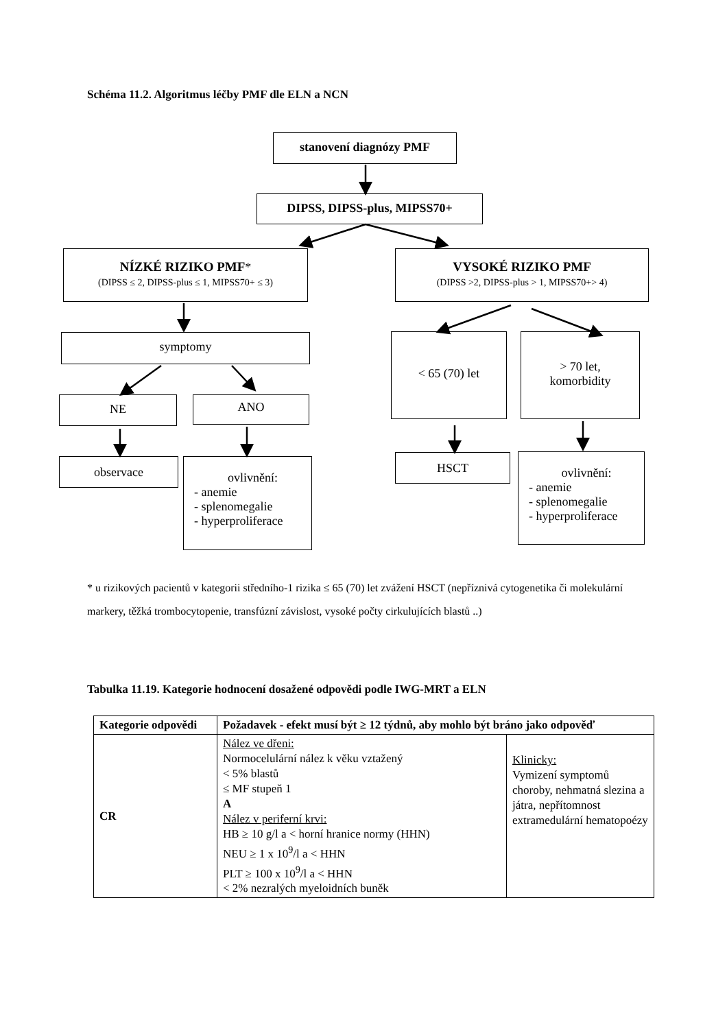Schéma 11.2. Algoritmus léčby PMF dle ELN a NCN
stanovení diagnózy PMF
DIPSS, DIPSS-plus, MIPSS70+
NÍZKÉ RIZIKO PMF*
(DIPSS ≤ 2, DIPSS-plus ≤ 1, MIPSS70+ ≤ 3)
VYSOKÉ RIZIKO PMF
(DIPSS >2, DIPSS-plus > 1, MIPSS70+> 4)
symptomy
NE ANO
observace
ovlivnění:
- anemie
- splenomegalie
- hyperproliferace
< 65 (70) let
> 70 let,
komorbidity
HSCT
ovlivnění:
- anemie
- splenomegalie
- hyperproliferace
* u rizikových pacientů v kategorii středního-1 rizika ≤ 65 (70) let zvážení HSCT (nepříznivá cytogenetika či molekulární markery, těžká trombocytopenie, transfúzní závislost, vysoké počty cirkulujících blastů ..)
Tabulka 11.19. Kategorie hodnocení dosažené odpovědi podle IWG-MRT a ELN
| Kategorie odpovědi | Požadavek - efekt musí být ≥ 12 týdnů, aby mohlo být bráno jako odpověď | |
| --- | --- | --- |
| CR | Nález ve dřeni: Normocelulární nález k věku vztažený < 5% blastů ≤ MF stupeň 1 A Nález v periferní krvi: HB ≥ 10 g/l a < horní hranice normy (HHN) NEU ≥ 1 x 10<sup>9</sup>/l a < HHN PLT ≥ 100 x 10<sup>9</sup>/l a < HHN < 2% nezralých myeloidních buněk | Klinicky: Vymizení symptomů choroby, nehmatná slezina a játra, nepřítomnost extramedulární hematopoézy |